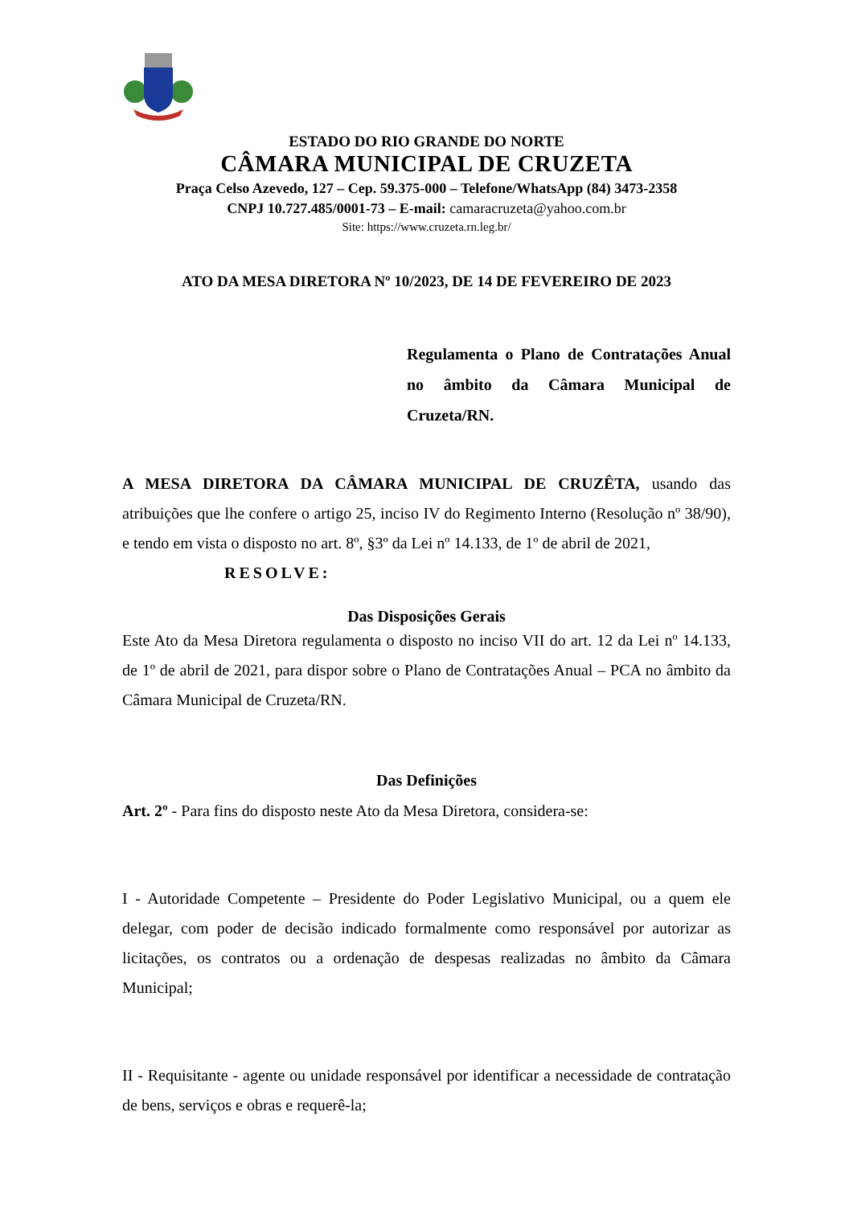ESTADO DO RIO GRANDE DO NORTE
CÂMARA MUNICIPAL DE CRUZETA
Praça Celso Azevedo, 127 – Cep. 59.375-000 – Telefone/WhatsApp (84) 3473-2358
CNPJ 10.727.485/0001-73 – E-mail: camaracruzeta@yahoo.com.br
Site: https://www.cruzeta.rn.leg.br/
ATO DA MESA DIRETORA Nº 10/2023, DE 14 DE FEVEREIRO DE 2023
Regulamenta o Plano de Contratações Anual no âmbito da Câmara Municipal de Cruzeta/RN.
A MESA DIRETORA DA CÂMARA MUNICIPAL DE CRUZÊTA, usando das atribuições que lhe confere o artigo 25, inciso IV do Regimento Interno (Resolução nº 38/90), e tendo em vista o disposto no art. 8º, §3º da Lei nº 14.133, de 1º de abril de 2021,
RESOLVE:
Das Disposições Gerais
Este Ato da Mesa Diretora regulamenta o disposto no inciso VII do art. 12 da Lei nº 14.133, de 1º de abril de 2021, para dispor sobre o Plano de Contratações Anual – PCA no âmbito da Câmara Municipal de Cruzeta/RN.
Das Definições
Art. 2º - Para fins do disposto neste Ato da Mesa Diretora, considera-se:
I - Autoridade Competente – Presidente do Poder Legislativo Municipal, ou a quem ele delegar, com poder de decisão indicado formalmente como responsável por autorizar as licitações, os contratos ou a ordenação de despesas realizadas no âmbito da Câmara Municipal;
II - Requisitante - agente ou unidade responsável por identificar a necessidade de contratação de bens, serviços e obras e requerê-la;